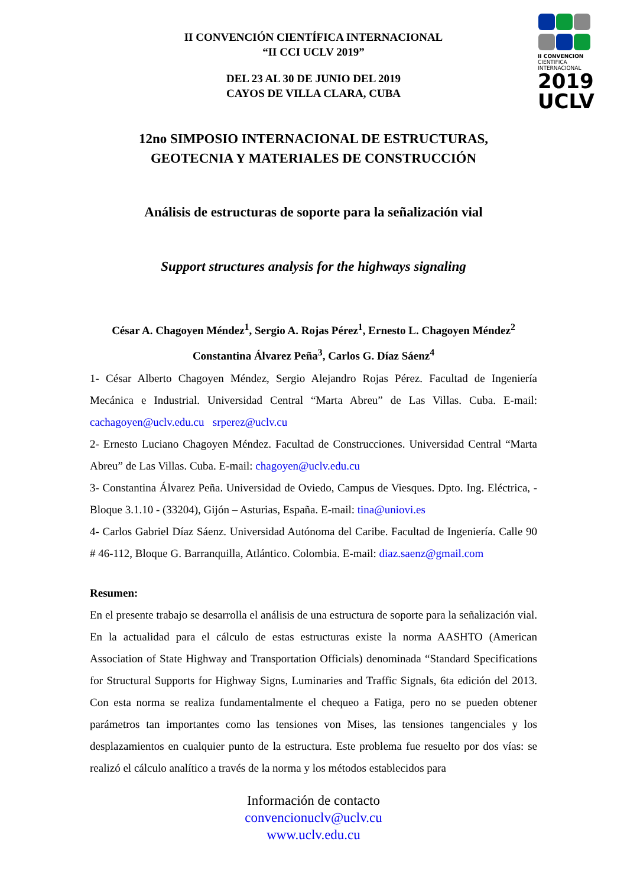II CONVENCION
CIENTIFICA
INTERNACIONAL
2019
UCLV
II CONVENCIÓN CIENTÍFICA INTERNACIONAL
“II CCI UCLV 2019”
DEL 23 AL 30 DE JUNIO DEL 2019
CAYOS DE VILLA CLARA, CUBA
12no SIMPOSIO INTERNACIONAL DE ESTRUCTURAS,
GEOTECNIA Y MATERIALES DE CONSTRUCCIÓN
Análisis de estructuras de soporte para la señalización vial
Support structures analysis for the highways signaling
César A. Chagoyen Méndez<sup>1</sup>, Sergio A. Rojas Pérez<sup>1</sup>, Ernesto L. Chagoyen Méndez<sup>2</sup>
Constantina Álvarez Peña<sup>3</sup>, Carlos G. Díaz Sáenz<sup>4</sup>
1- César Alberto Chagoyen Méndez, Sergio Alejandro Rojas Pérez. Facultad de Ingeniería Mecánica e Industrial. Universidad Central “Marta Abreu” de Las Villas. Cuba. E-mail: cachagoyen@uclv.edu.cu srperez@uclv.cu
2- Ernesto Luciano Chagoyen Méndez. Facultad de Construcciones. Universidad Central “Marta Abreu” de Las Villas. Cuba. E-mail: chagoyen@uclv.edu.cu
3- Constantina Álvarez Peña. Universidad de Oviedo, Campus de Viesques. Dpto. Ing. Eléctrica, - Bloque 3.1.10 - (33204), Gijón – Asturias, España. E-mail: tina@uniovi.es
4- Carlos Gabriel Díaz Sáenz. Universidad Autónoma del Caribe. Facultad de Ingeniería. Calle 90 # 46-112, Bloque G. Barranquilla, Atlántico. Colombia. E-mail: diaz.saenz@gmail.com
Resumen:
En el presente trabajo se desarrolla el análisis de una estructura de soporte para la señalización vial. En la actualidad para el cálculo de estas estructuras existe la norma AASHTO (American Association of State Highway and Transportation Officials) denominada “Standard Specifications for Structural Supports for Highway Signs, Luminaries and Traffic Signals, 6ta edición del 2013. Con esta norma se realiza fundamentalmente el chequeo a Fatiga, pero no se pueden obtener parámetros tan importantes como las tensiones von Mises, las tensiones tangenciales y los desplazamientos en cualquier punto de la estructura. Este problema fue resuelto por dos vías: se realizó el cálculo analítico a través de la norma y los métodos establecidos para
Información de contacto
convencionuclv@uclv.cu
www.uclv.edu.cu